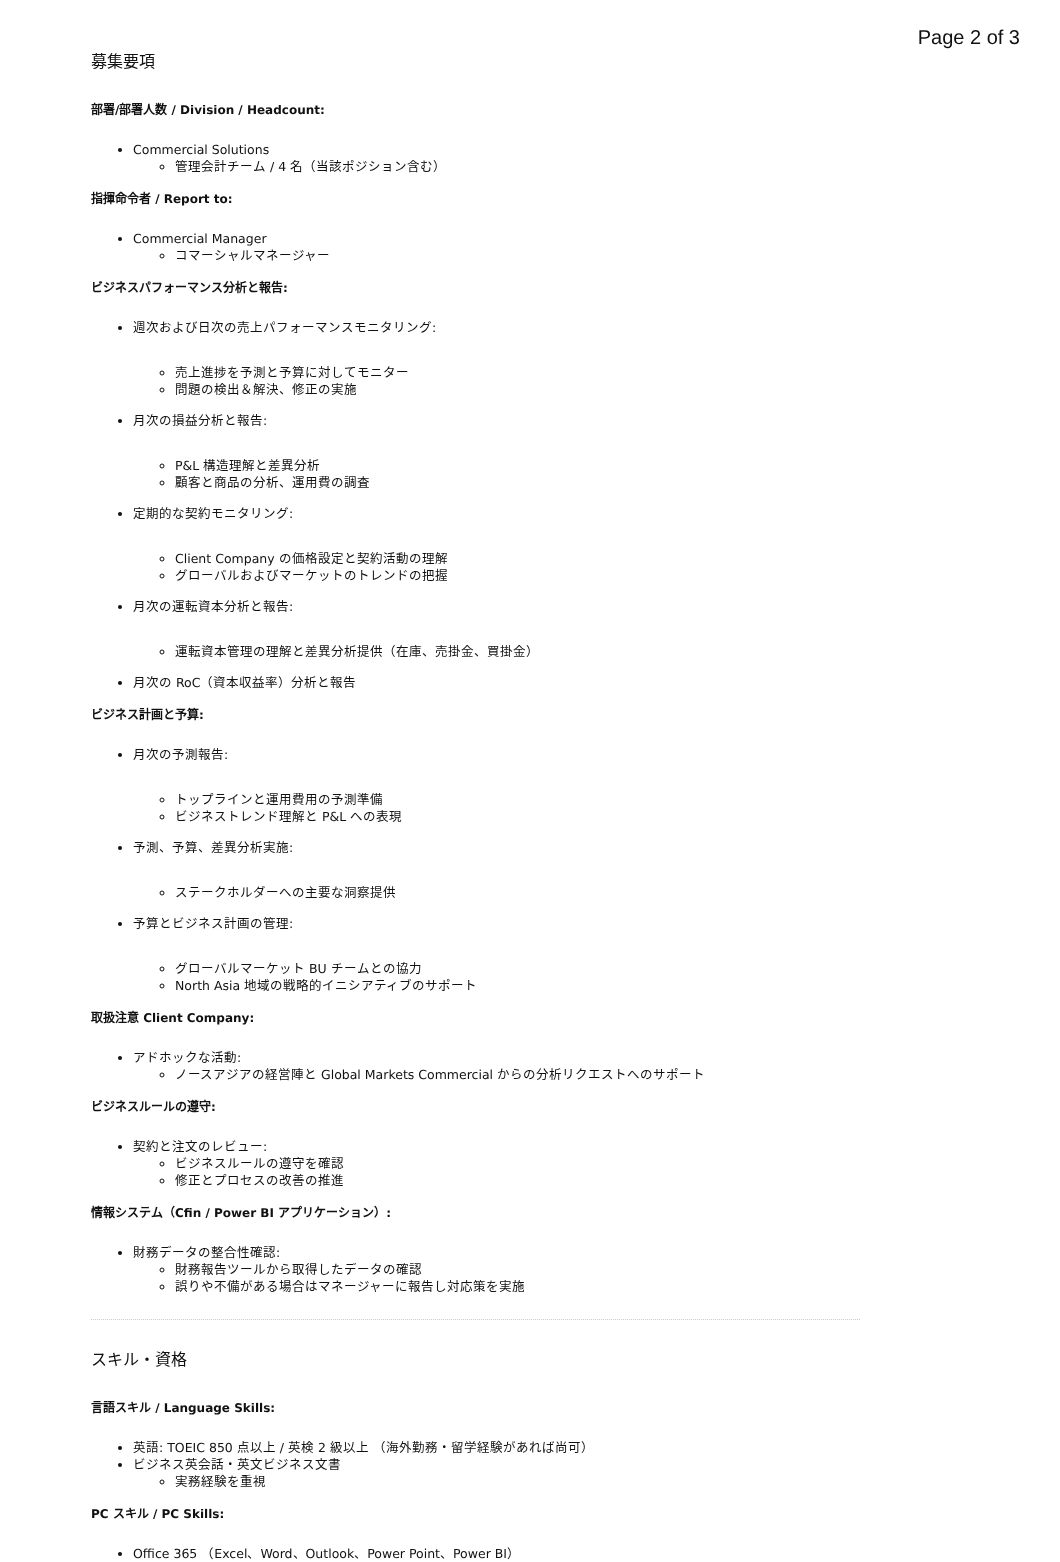Page 2 of 3
募集要項
部署/部署人数 / Division / Headcount:
Commercial Solutions
管理会計チーム / 4 名（当該ポジション含む）
指揮命令者 / Report to:
Commercial Manager
コマーシャルマネージャー
ビジネスパフォーマンス分析と報告:
週次および日次の売上パフォーマンスモニタリング:
売上進捗を予測と予算に対してモニター
問題の検出＆解決、修正の実施
月次の損益分析と報告:
P&L 構造理解と差異分析
顧客と商品の分析、運用費の調査
定期的な契約モニタリング:
Client Company の価格設定と契約活動の理解
グローバルおよびマーケットのトレンドの把握
月次の運転資本分析と報告:
運転資本管理の理解と差異分析提供（在庫、売掛金、買掛金）
月次の RoC（資本収益率）分析と報告
ビジネス計画と予算:
月次の予測報告:
トップラインと運用費用の予測準備
ビジネストレンド理解と P&L への表現
予測、予算、差異分析実施:
ステークホルダーへの主要な洞察提供
予算とビジネス計画の管理:
グローバルマーケット BU チームとの協力
North Asia 地域の戦略的イニシアティブのサポート
取扱注意 Client Company:
アドホックな活動:
ノースアジアの経営陣と Global Markets Commercial からの分析リクエストへのサポート
ビジネスルールの遵守:
契約と注文のレビュー:
ビジネスルールの遵守を確認
修正とプロセスの改善の推進
情報システム（Cfin / Power BI アプリケーション）:
財務データの整合性確認:
財務報告ツールから取得したデータの確認
誤りや不備がある場合はマネージャーに報告し対応策を実施
スキル・資格
言語スキル / Language Skills:
英語: TOEIC 850 点以上 / 英検 2 級以上 （海外勤務・留学経験があれば尚可）
ビジネス英会話・英文ビジネス文書
実務経験を重視
PC スキル / PC Skills:
Office 365 （Excel、Word、Outlook、Power Point、Power BI）